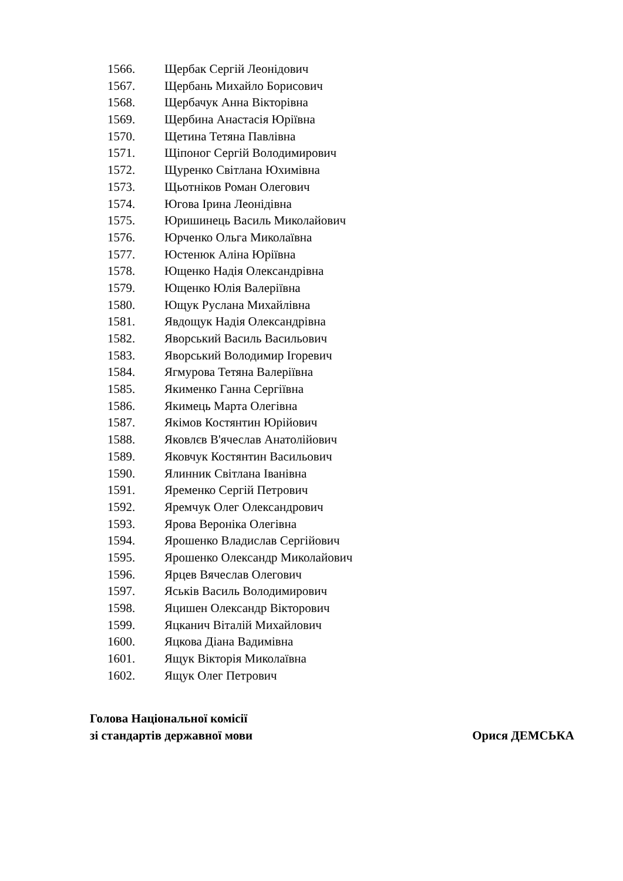1566. Щербак Сергій Леонідович
1567. Щербань Михайло Борисович
1568. Щербачук Анна Вікторівна
1569. Щербина Анастасія Юріївна
1570. Щетина Тетяна Павлівна
1571. Щіпоног Сергій Володимирович
1572. Щуренко Світлана Юхимівна
1573. Щьотніков Роман Олегович
1574. Югова Ірина Леонідівна
1575. Юришинець Василь Миколайович
1576. Юрченко Ольга Миколаївна
1577. Юстенюк Аліна Юріївна
1578. Ющенко Надія Олександрівна
1579. Ющенко Юлія Валеріївна
1580. Ющук Руслана Михайлівна
1581. Явдощук Надія Олександрівна
1582. Яворський Василь Васильович
1583. Яворський Володимир Ігоревич
1584. Ягмурова Тетяна Валеріївна
1585. Якименко Ганна Сергіївна
1586. Якимець Марта Олегівна
1587. Якімов Костянтин Юрійович
1588. Яковлєв В'ячеслав Анатолійович
1589. Яковчук Костянтин Васильович
1590. Ялинник Світлана Іванівна
1591. Яременко Сергій Петрович
1592. Яремчук Олег Олександрович
1593. Ярова Вероніка Олегівна
1594. Ярошенко Владислав Сергійович
1595. Ярошенко Олександр Миколайович
1596. Ярцев Вячеслав Олегович
1597. Яськів Василь Володимирович
1598. Яцишен Олександр Вікторович
1599. Яцканич Віталій Михайлович
1600. Яцкова Діана Вадимівна
1601. Ящук Вікторія Миколаївна
1602. Ящук Олег Петрович
Голова Національної комісії
зі стандартів державної мови Орися ДЕМСЬКА